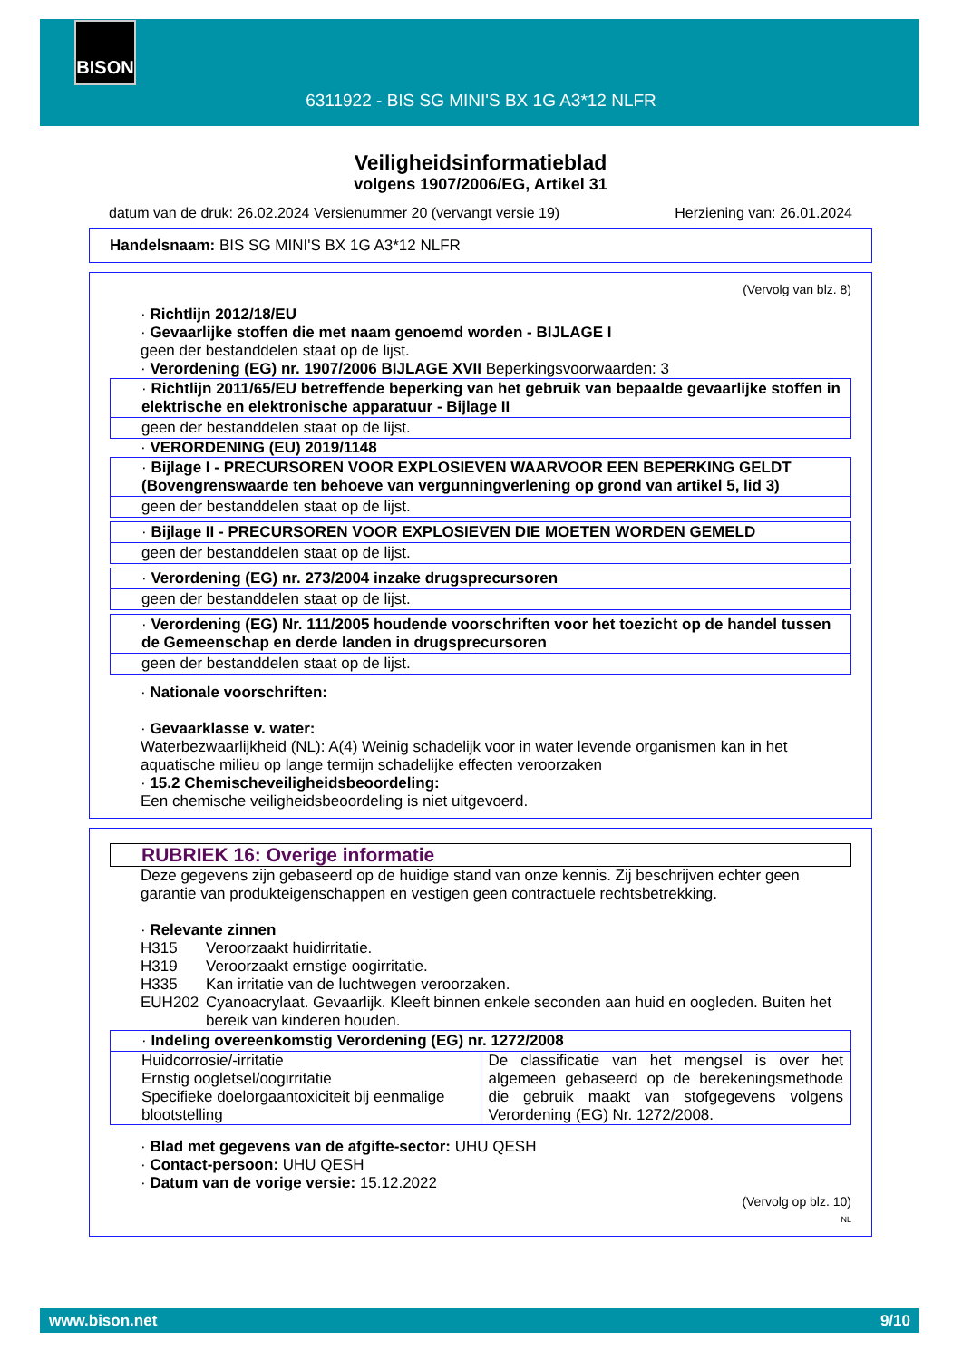BISON
6311922 - BIS SG MINI'S BX 1G A3*12 NLFR
Veiligheidsinformatieblad
volgens 1907/2006/EG, Artikel 31
datum van de druk: 26.02.2024 Versienummer 20 (vervangt versie 19) Herziening van: 26.01.2024
Handelsnaam: BIS SG MINI'S BX 1G A3*12 NLFR
(Vervolg van blz. 8)
· Richtlijn 2012/18/EU
· Gevaarlijke stoffen die met naam genoemd worden - BIJLAGE I
geen der bestanddelen staat op de lijst.
· Verordening (EG) nr. 1907/2006 BIJLAGE XVII Beperkingsvoorwaarden: 3
· Richtlijn 2011/65/EU betreffende beperking van het gebruik van bepaalde gevaarlijke stoffen in elektrische en elektronische apparatuur - Bijlage II
geen der bestanddelen staat op de lijst.
· VERORDENING (EU) 2019/1148
· Bijlage I - PRECURSOREN VOOR EXPLOSIEVEN WAARVOOR EEN BEPERKING GELDT (Bovengrenswaarde ten behoeve van vergunningverlening op grond van artikel 5, lid 3)
geen der bestanddelen staat op de lijst.
· Bijlage II - PRECURSOREN VOOR EXPLOSIEVEN DIE MOETEN WORDEN GEMELD
geen der bestanddelen staat op de lijst.
· Verordening (EG) nr. 273/2004 inzake drugsprecursoren
geen der bestanddelen staat op de lijst.
· Verordening (EG) Nr. 111/2005 houdende voorschriften voor het toezicht op de handel tussen de Gemeenschap en derde landen in drugsprecursoren
geen der bestanddelen staat op de lijst.
· Nationale voorschriften:
· Gevaarklasse v. water:
Waterbezwaarlijkheid (NL): A(4) Weinig schadelijk voor in water levende organismen kan in het aquatische milieu op lange termijn schadelijke effecten veroorzaken
· 15.2 Chemischeveiligheidsbeoordeling:
Een chemische veiligheidsbeoordeling is niet uitgevoerd.
RUBRIEK 16: Overige informatie
Deze gegevens zijn gebaseerd op de huidige stand van onze kennis. Zij beschrijven echter geen garantie van produkteigenschappen en vestigen geen contractuele rechtsbetrekking.
· Relevante zinnen
| H315 | Veroorzaakt huidirritatie. |
| H319 | Veroorzaakt ernstige oogirritatie. |
| H335 | Kan irritatie van de luchtwegen veroorzaken. |
| EUH202 | Cyanoacrylaat. Gevaarlijk. Kleeft binnen enkele seconden aan huid en oogleden. Buiten het bereik van kinderen houden. |
· Indeling overeenkomstig Verordening (EG) nr. 1272/2008
| Huidcorrosie/-irritatie Ernstig oogletsel/oogirritatie Specifieke doelorgaantoxiciteit bij eenmalige blootstelling | De classificatie van het mengsel is over het algemeen gebaseerd op de berekeningsmethode die gebruik maakt van stofgegevens volgens Verordening (EG) Nr. 1272/2008. |
· Blad met gegevens van de afgifte-sector: UHU QESH
· Contact-persoon: UHU QESH
· Datum van de vorige versie: 15.12.2022
(Vervolg op blz. 10)
NL
www.bison.net 9/10